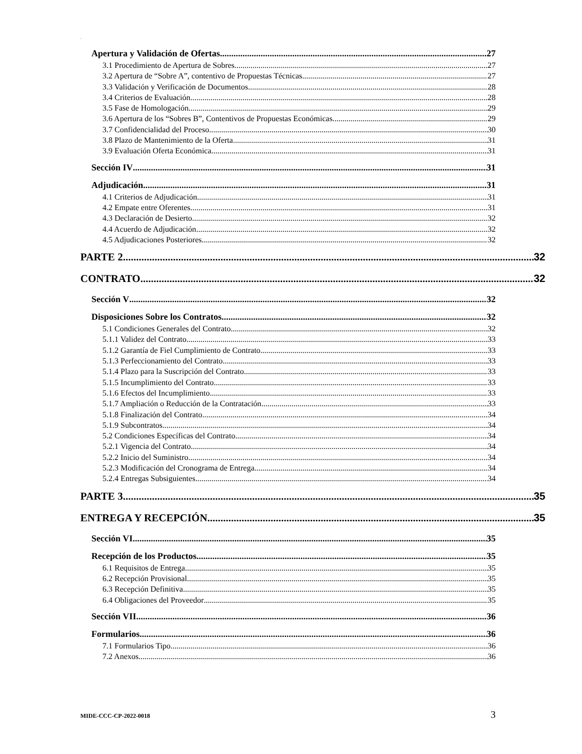.
Apertura y Validación de Ofertas 27
3.1 Procedimiento de Apertura de Sobres 27
3.2 Apertura de “Sobre A”, contentivo de Propuestas Técnicas 27
3.3 Validación y Verificación de Documentos 28
3.4 Criterios de Evaluación 28
3.5 Fase de Homologación 29
3.6 Apertura de los “Sobres B”, Contentivos de Propuestas Económicas 29
3.7 Confidencialidad del Proceso 30
3.8 Plazo de Mantenimiento de la Oferta 31
3.9 Evaluación Oferta Económica 31
Sección IV 31
Adjudicación 31
4.1 Criterios de Adjudicación 31
4.2 Empate entre Oferentes 31
4.3 Declaración de Desierto 32
4.4 Acuerdo de Adjudicación 32
4.5 Adjudicaciones Posteriores 32
PARTE 2 32
CONTRATO 32
Sección V 32
Disposiciones Sobre los Contratos 32
5.1 Condiciones Generales del Contrato 32
5.1.1 Validez del Contrato 33
5.1.2 Garantía de Fiel Cumplimiento de Contrato 33
5.1.3 Perfeccionamiento del Contrato 33
5.1.4 Plazo para la Suscripción del Contrato 33
5.1.5 Incumplimiento del Contrato 33
5.1.6 Efectos del Incumplimiento 33
5.1.7 Ampliación o Reducción de la Contratación 33
5.1.8 Finalización del Contrato 34
5.1.9 Subcontratos 34
5.2 Condiciones Específicas del Contrato 34
5.2.1 Vigencia del Contrato 34
5.2.2 Inicio del Suministro 34
5.2.3 Modificación del Cronograma de Entrega 34
5.2.4 Entregas Subsiguientes 34
PARTE 3 35
ENTREGA Y RECEPCIÓN 35
Sección VI 35
Recepción de los Productos 35
6.1 Requisitos de Entrega 35
6.2 Recepción Provisional 35
6.3 Recepción Definitiva 35
6.4 Obligaciones del Proveedor 35
Sección VII 36
Formularios 36
7.1 Formularios Tipo 36
7.2 Anexos 36
MIDE-CCC-CP-2022-0018 3